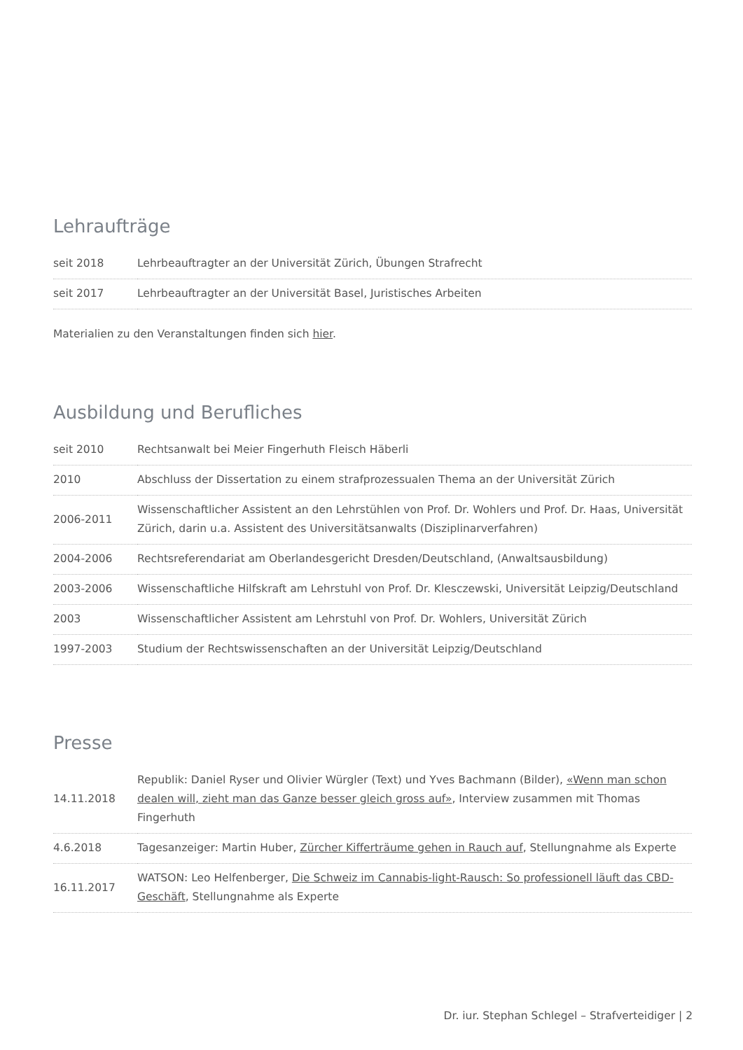Lehraufträge
| seit 2018 | Lehrbeauftragter an der Universität Zürich, Übungen Strafrecht |
| seit 2017 | Lehrbeauftragter an der Universität Basel, Juristisches Arbeiten |
Materialien zu den Veranstaltungen finden sich hier.
Ausbildung und Berufliches
| seit 2010 | Rechtsanwalt bei Meier Fingerhuth Fleisch Häberli |
| 2010 | Abschluss der Dissertation zu einem strafprozessualen Thema an der Universität Zürich |
| 2006-2011 | Wissenschaftlicher Assistent an den Lehrstühlen von Prof. Dr. Wohlers und Prof. Dr. Haas, Universität Zürich, darin u.a. Assistent des Universitätsanwalts (Disziplinarverfahren) |
| 2004-2006 | Rechtsreferendariat am Oberlandesgericht Dresden/Deutschland, (Anwaltsausbildung) |
| 2003-2006 | Wissenschaftliche Hilfskraft am Lehrstuhl von Prof. Dr. Klesczewski, Universität Leipzig/Deutschland |
| 2003 | Wissenschaftlicher Assistent am Lehrstuhl von Prof. Dr. Wohlers, Universität Zürich |
| 1997-2003 | Studium der Rechtswissenschaften an der Universität Leipzig/Deutschland |
Presse
| 14.11.2018 | Republik: Daniel Ryser und Olivier Würgler (Text) und Yves Bachmann (Bilder), «Wenn man schon dealen will, zieht man das Ganze besser gleich gross auf» , Interview zusammen mit Thomas Fingerhuth |
| 4.6.2018 | Tagesanzeiger: Martin Huber, Zürcher Kifferträume gehen in Rauch auf , Stellungnahme als Experte |
| 16.11.2017 | WATSON: Leo Helfenberger, Die Schweiz im Cannabis-light-Rausch: So professionell läuft das CBD-Geschäft , Stellungnahme als Experte |
Dr. iur. Stephan Schlegel – Strafverteidiger | 2